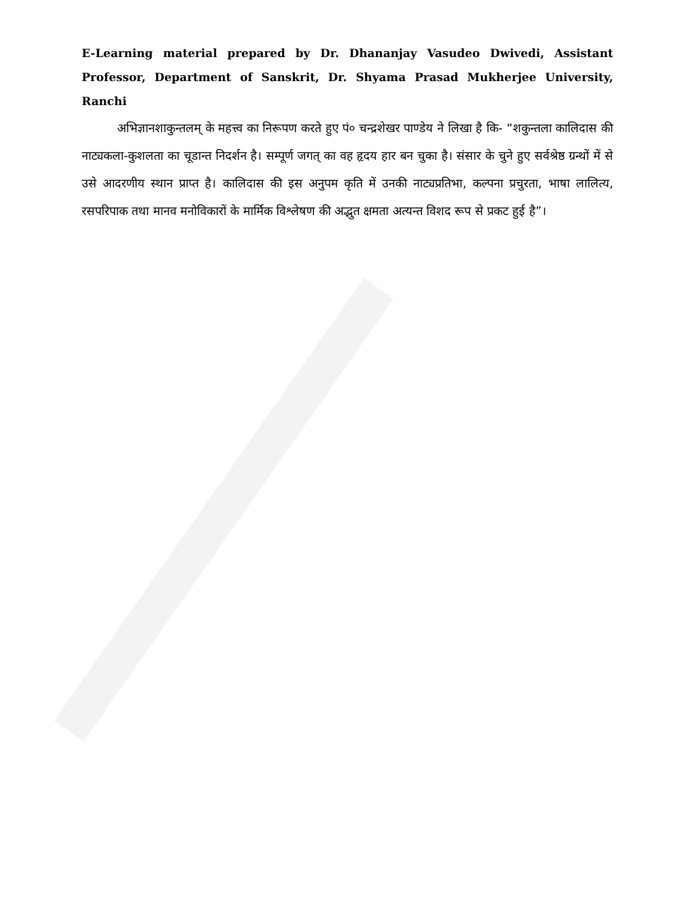E-Learning material prepared by Dr. Dhananjay Vasudeo Dwivedi, Assistant Professor, Department of Sanskrit, Dr. Shyama Prasad Mukherjee University, Ranchi
अभिज्ञानशाकुन्तलम् के महत्त्व का निरूपण करते हुए पं० चन्द्रशेखर पाण्डेय ने लिखा है कि- “शकुन्तला कालिदास की नाट्यकला-कुशलता का चूडान्त निदर्शन है। सम्पूर्ण जगत् का वह हृदय हार बन चुका है। संसार के चुने हुए सर्वश्रेष्ठ ग्रन्थों में से उसे आदरणीय स्थान प्राप्त है। कालिदास की इस अनुपम कृति में उनकी नाट्यप्रतिभा, कल्पना प्रचुरता, भाषा लालित्य, रसपरिपाक तथा मानव मनोविकारों के मार्मिक विश्लेषण की अद्भुत क्षमता अत्यन्त विशद रूप से प्रकट हुई है”।